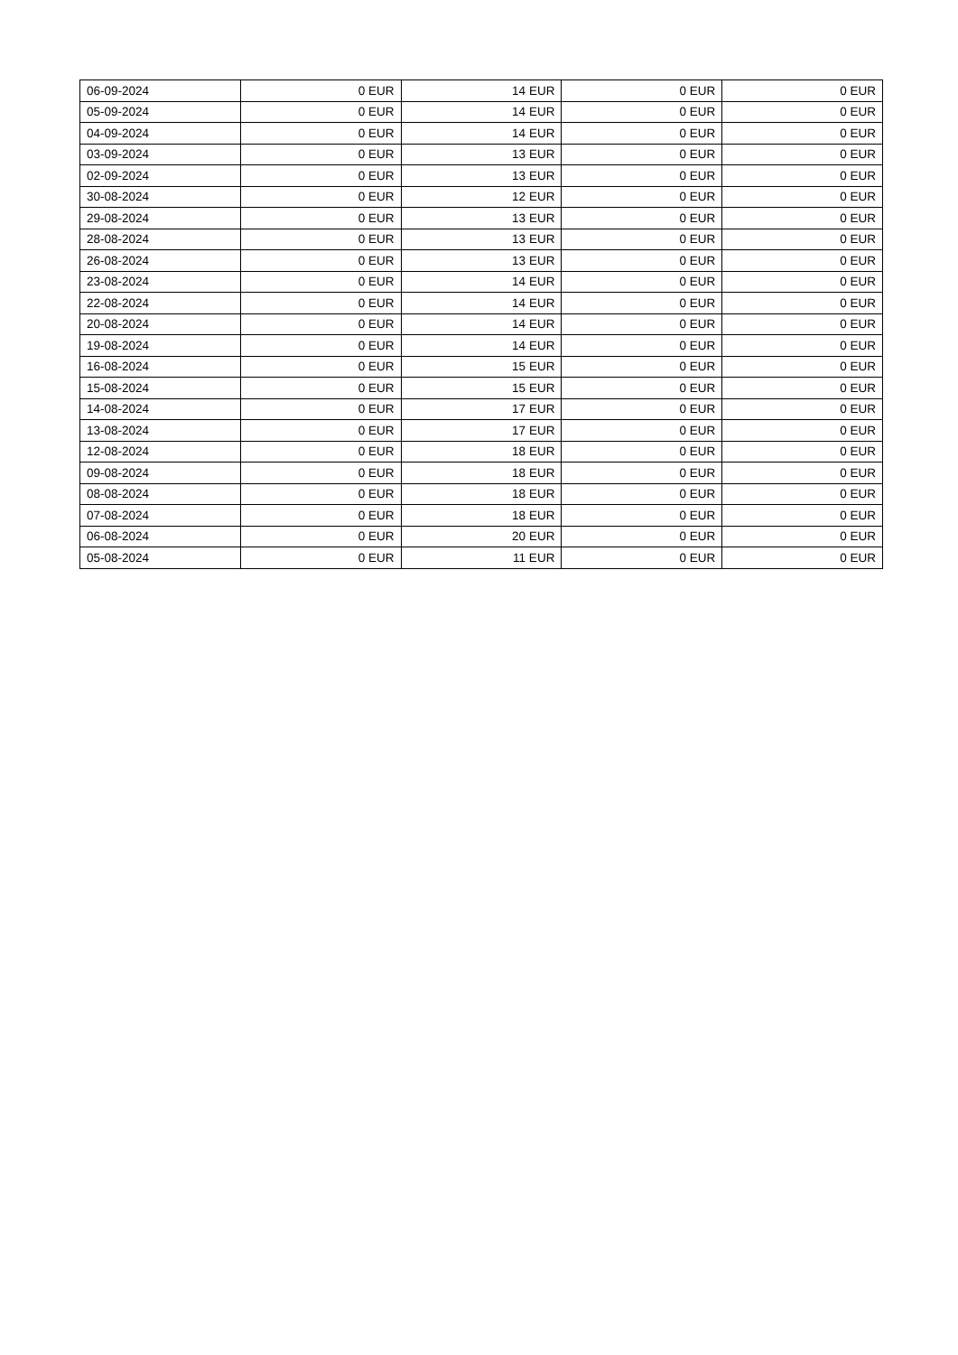| 06-09-2024 | 0 EUR | 14 EUR | 0 EUR | 0 EUR |
| 05-09-2024 | 0 EUR | 14 EUR | 0 EUR | 0 EUR |
| 04-09-2024 | 0 EUR | 14 EUR | 0 EUR | 0 EUR |
| 03-09-2024 | 0 EUR | 13 EUR | 0 EUR | 0 EUR |
| 02-09-2024 | 0 EUR | 13 EUR | 0 EUR | 0 EUR |
| 30-08-2024 | 0 EUR | 12 EUR | 0 EUR | 0 EUR |
| 29-08-2024 | 0 EUR | 13 EUR | 0 EUR | 0 EUR |
| 28-08-2024 | 0 EUR | 13 EUR | 0 EUR | 0 EUR |
| 26-08-2024 | 0 EUR | 13 EUR | 0 EUR | 0 EUR |
| 23-08-2024 | 0 EUR | 14 EUR | 0 EUR | 0 EUR |
| 22-08-2024 | 0 EUR | 14 EUR | 0 EUR | 0 EUR |
| 20-08-2024 | 0 EUR | 14 EUR | 0 EUR | 0 EUR |
| 19-08-2024 | 0 EUR | 14 EUR | 0 EUR | 0 EUR |
| 16-08-2024 | 0 EUR | 15 EUR | 0 EUR | 0 EUR |
| 15-08-2024 | 0 EUR | 15 EUR | 0 EUR | 0 EUR |
| 14-08-2024 | 0 EUR | 17 EUR | 0 EUR | 0 EUR |
| 13-08-2024 | 0 EUR | 17 EUR | 0 EUR | 0 EUR |
| 12-08-2024 | 0 EUR | 18 EUR | 0 EUR | 0 EUR |
| 09-08-2024 | 0 EUR | 18 EUR | 0 EUR | 0 EUR |
| 08-08-2024 | 0 EUR | 18 EUR | 0 EUR | 0 EUR |
| 07-08-2024 | 0 EUR | 18 EUR | 0 EUR | 0 EUR |
| 06-08-2024 | 0 EUR | 20 EUR | 0 EUR | 0 EUR |
| 05-08-2024 | 0 EUR | 11 EUR | 0 EUR | 0 EUR |